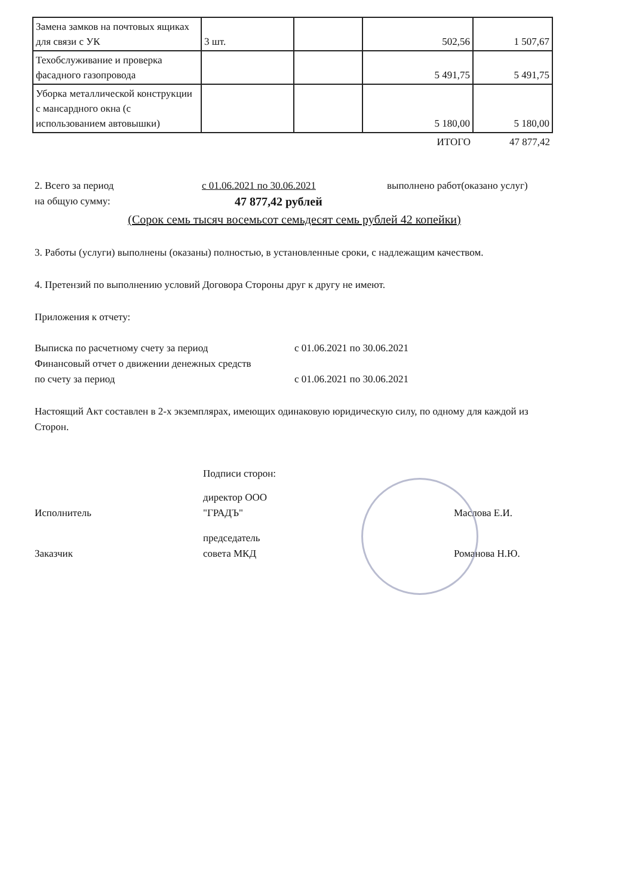| Замена замков на почтовых ящиках для связи с УК | 3 шт. | | 502,56 | 1 507,67 |
| Техобслуживание и проверка фасадного газопровода | | | 5 491,75 | 5 491,75 |
| Уборка металлической конструкции с мансардного окна (с использованием автовышки) | | | 5 180,00 | 5 180,00 |
| | | | ИТОГО | 47 877,42 |
2. Всего за период с 01.06.2021 по 30.06.2021 выполнено работ(оказано услуг)
на общую сумму: 47 877,42 рублей
(Сорок семь тысяч восемьсот семьдесят семь рублей 42 копейки)
3. Работы (услуги) выполнены (оказаны) полностью, в установленные сроки, с надлежащим качеством.
4. Претензий по выполнению условий Договора Стороны друг к другу не имеют.
Приложения к отчету:
Выписка по расчетному счету за период с 01.06.2021 по 30.06.2021
Финансовый отчет о движении денежных средств
по счету за период с 01.06.2021 по 30.06.2021
Настоящий Акт составлен в 2-х экземплярах, имеющих одинаковую юридическую силу, по одному для каждой из Сторон.
Подписи сторон:
Исполнитель директор ООО
"ГРАДЪ" Маслова Е.И.
Заказчик председатель
совета МКД Романова Н.Ю.